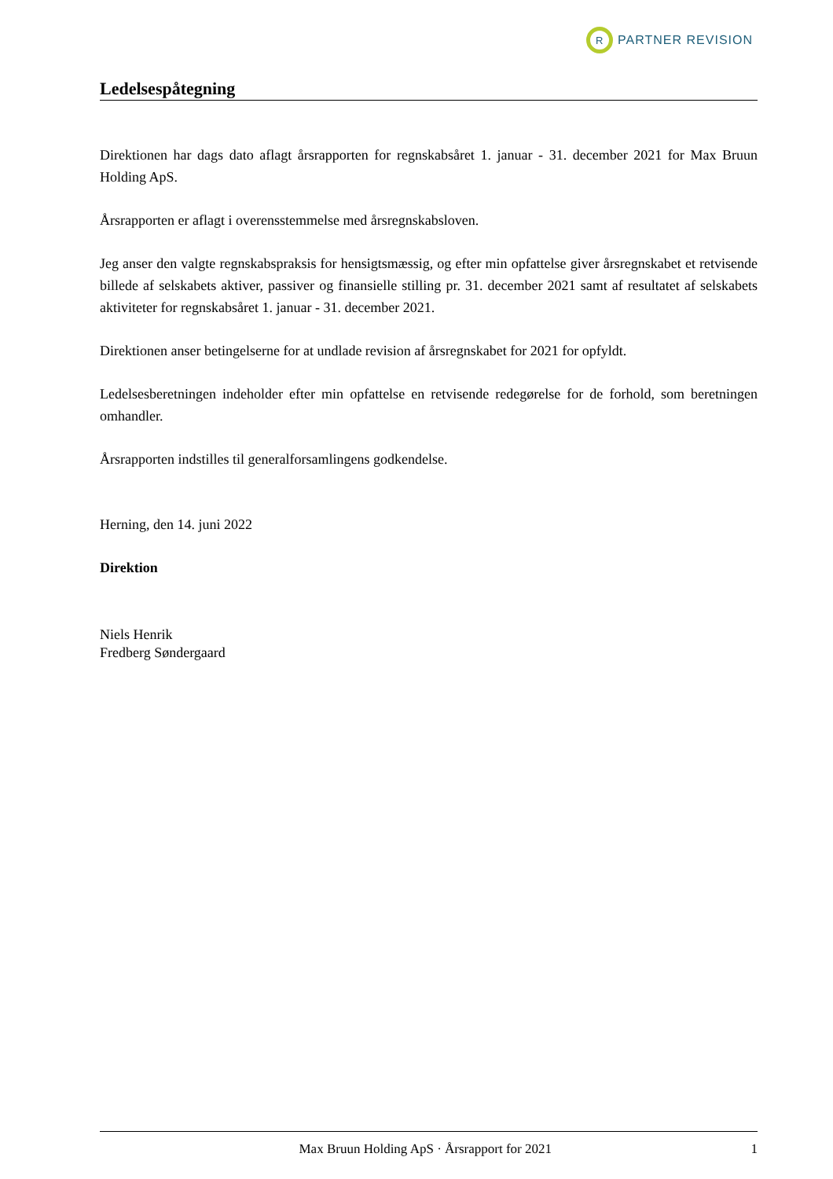R
PARTNER REVISION
Ledelsespåtegning
Direktionen har dags dato aflagt årsrapporten for regnskabsåret 1. januar - 31. december 2021 for Max Bruun Holding ApS.
Årsrapporten er aflagt i overensstemmelse med årsregnskabsloven.
Jeg anser den valgte regnskabspraksis for hensigtsmæssig, og efter min opfattelse giver årsregnskabet et retvisende billede af selskabets aktiver, passiver og finansielle stilling pr. 31. december 2021 samt af resultatet af selskabets aktiviteter for regnskabsåret 1. januar - 31. december 2021.
Direktionen anser betingelserne for at undlade revision af årsregnskabet for 2021 for opfyldt.
Ledelsesberetningen indeholder efter min opfattelse en retvisende redegørelse for de forhold, som beretningen omhandler.
Årsrapporten indstilles til generalforsamlingens godkendelse.
Herning, den 14. juni 2022
Direktion
Niels Henrik
Fredberg Søndergaard
Max Bruun Holding ApS · Årsrapport for 2021 1